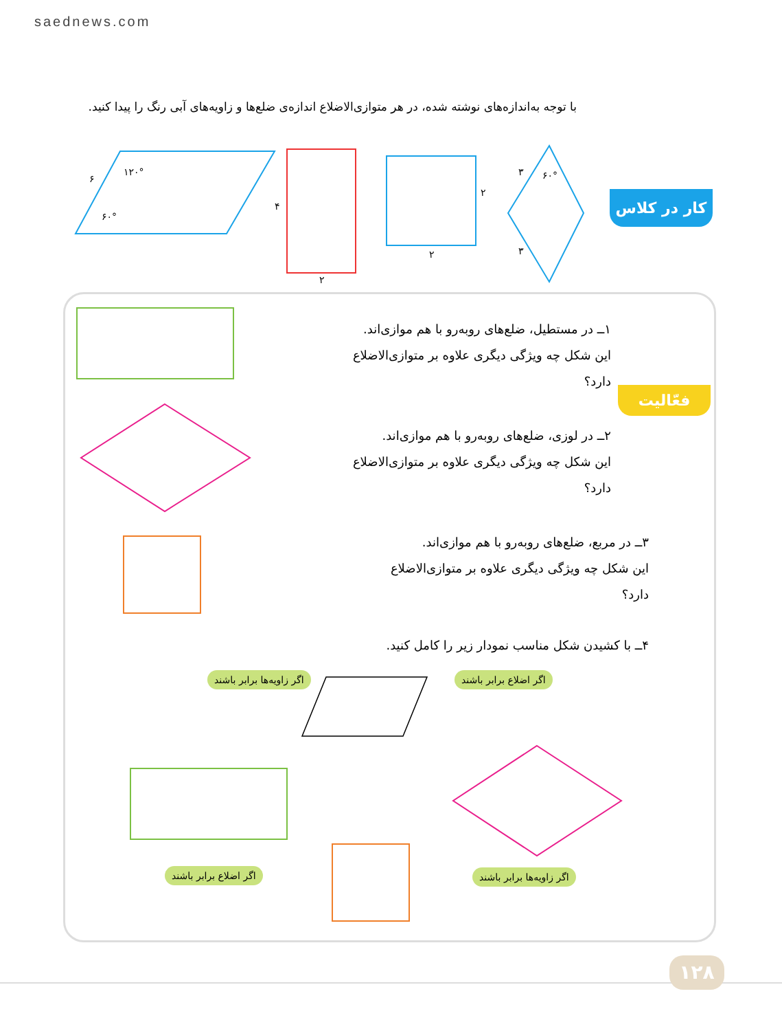saednews.com
با توجه به‌اندازه‌های نوشته شده، در هر متوازی‌الاضلاع اندازه‌ی ضلع‌ها و زاویه‌های آبی رنگ را پیدا کنید.
کار در کلاس
۱۲۰°
۶۰°
۶
۴
۲
۲
۲
۳
۳
۶۰°
فعّالیت
۱ــ در مستطیل، ضلع‌های روبه‌رو با هم موازی‌اند.
این شکل چه ویژگی دیگری علاوه بر متوازی‌الاضلاع دارد؟
۲ــ در لوزی، ضلع‌های روبه‌رو با هم موازی‌اند.
این شکل چه ویژگی دیگری علاوه بر متوازی‌الاضلاع دارد؟
۳ــ در مربع، ضلع‌های روبه‌رو با هم موازی‌اند.
این شکل چه ویژگی دیگری علاوه بر متوازی‌الاضلاع دارد؟
۴ــ با کشیدن شکل مناسب نمودار زیر را کامل کنید.
اگر زاویه‌ها برابر باشند اگر اضلاع برابر باشند
اگر اضلاع برابر باشند اگر زاویه‌ها برابر باشند
۱۲۸